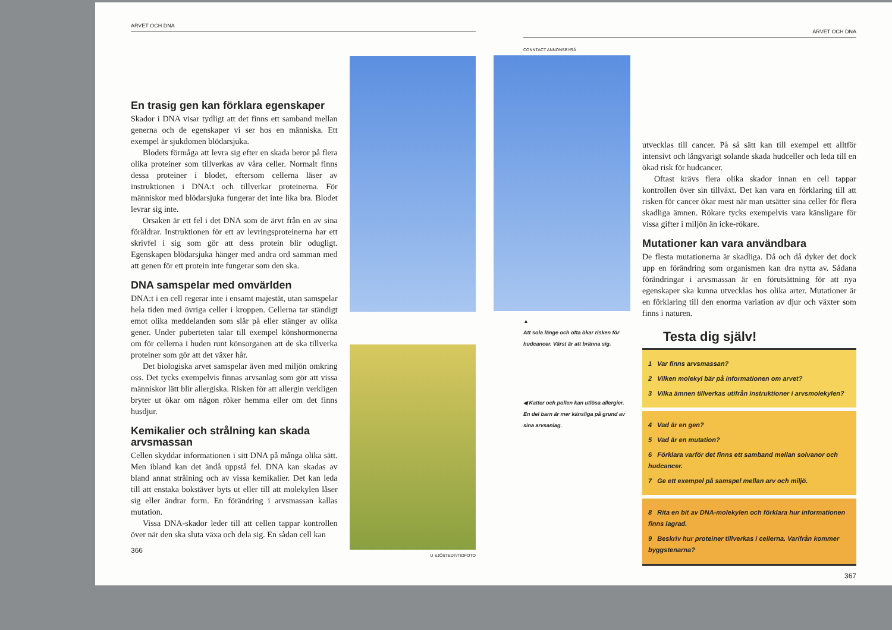ARVET OCH DNA
En trasig gen kan förklara egenskaper
Skador i DNA visar tydligt att det finns ett samband mellan generna och de egenskaper vi ser hos en människa. Ett exempel är sjukdomen blödarsjuka.
Blodets förmåga att levra sig efter en skada beror på flera olika proteiner som tillverkas av våra celler. Normalt finns dessa proteiner i blodet, eftersom cellerna läser av instruktionen i DNA:t och tillverkar proteinerna. För människor med blödarsjuka fungerar det inte lika bra. Blodet levrar sig inte.
Orsaken är ett fel i det DNA som de ärvt från en av sina föräldrar. Instruktionen för ett av levringsproteinerna har ett skrivfel i sig som gör att dess protein blir odugligt. Egenskapen blödarsjuka hänger med andra ord samman med att genen för ett protein inte fungerar som den ska.
DNA samspelar med omvärlden
DNA:t i en cell regerar inte i ensamt majestät, utan samspelar hela tiden med övriga celler i kroppen. Cellerna tar ständigt emot olika meddelanden som slår på eller stänger av olika gener. Under puberteten talar till exempel könshormonerna om för cellerna i huden runt könsorganen att de ska tillverka proteiner som gör att det växer hår.
Det biologiska arvet samspelar även med miljön omkring oss. Det tycks exempelvis finnas arvsanlag som gör att vissa människor lätt blir allergiska. Risken för att allergin verkligen bryter ut ökar om någon röker hemma eller om det finns husdjur.
Kemikalier och strålning kan skada arvsmassan
Cellen skyddar informationen i sitt DNA på många olika sätt. Men ibland kan det ändå uppstå fel. DNA kan skadas av bland annat strålning och av vissa kemikalier. Det kan leda till att enstaka bokstäver byts ut eller till att molekylen låser sig eller ändrar form. En förändring i arvsmassan kallas mutation.
Vissa DNA-skador leder till att cellen tappar kontrollen över när den ska sluta växa och dela sig. En sådan cell kan
366
U SJÖSTEDT/TIOFOTO
ARVET OCH DNA
CONNTACT ANNONSBYRÅ
▲
Att sola länge och ofta ökar risken för hudcancer. Värst är att bränna sig.
◀ Katter och pollen kan utlösa allergier. En del barn är mer känsliga på grund av sina arvsanlag.
utvecklas till cancer. På så sätt kan till exempel ett alltför intensivt och långvarigt solande skada hudceller och leda till en ökad risk för hudcancer.
Oftast krävs flera olika skador innan en cell tappar kontrollen över sin tillväxt. Det kan vara en förklaring till att risken för cancer ökar mest när man utsätter sina celler för flera skadliga ämnen. Rökare tycks exempelvis vara känsligare för vissa gifter i miljön än icke-rökare.
Mutationer kan vara användbara
De flesta mutationerna är skadliga. Då och då dyker det dock upp en förändring som organismen kan dra nytta av. Sådana förändringar i arvsmassan är en förutsättning för att nya egenskaper ska kunna utvecklas hos olika arter. Mutationer är en förklaring till den enorma variation av djur och växter som finns i naturen.
Testa dig själv!
1 Var finns arvsmassan?
2 Vilken molekyl bär på informationen om arvet?
3 Vilka ämnen tillverkas utifrån instruktioner i arvsmolekylen?
4 Vad är en gen?
5 Vad är en mutation?
6 Förklara varför det finns ett samband mellan solvanor och hudcancer.
7 Ge ett exempel på samspel mellan arv och miljö.
8 Rita en bit av DNA-molekylen och förklara hur informationen finns lagrad.
9 Beskriv hur proteiner tillverkas i cellerna. Varifrån kommer byggstenarna?
367